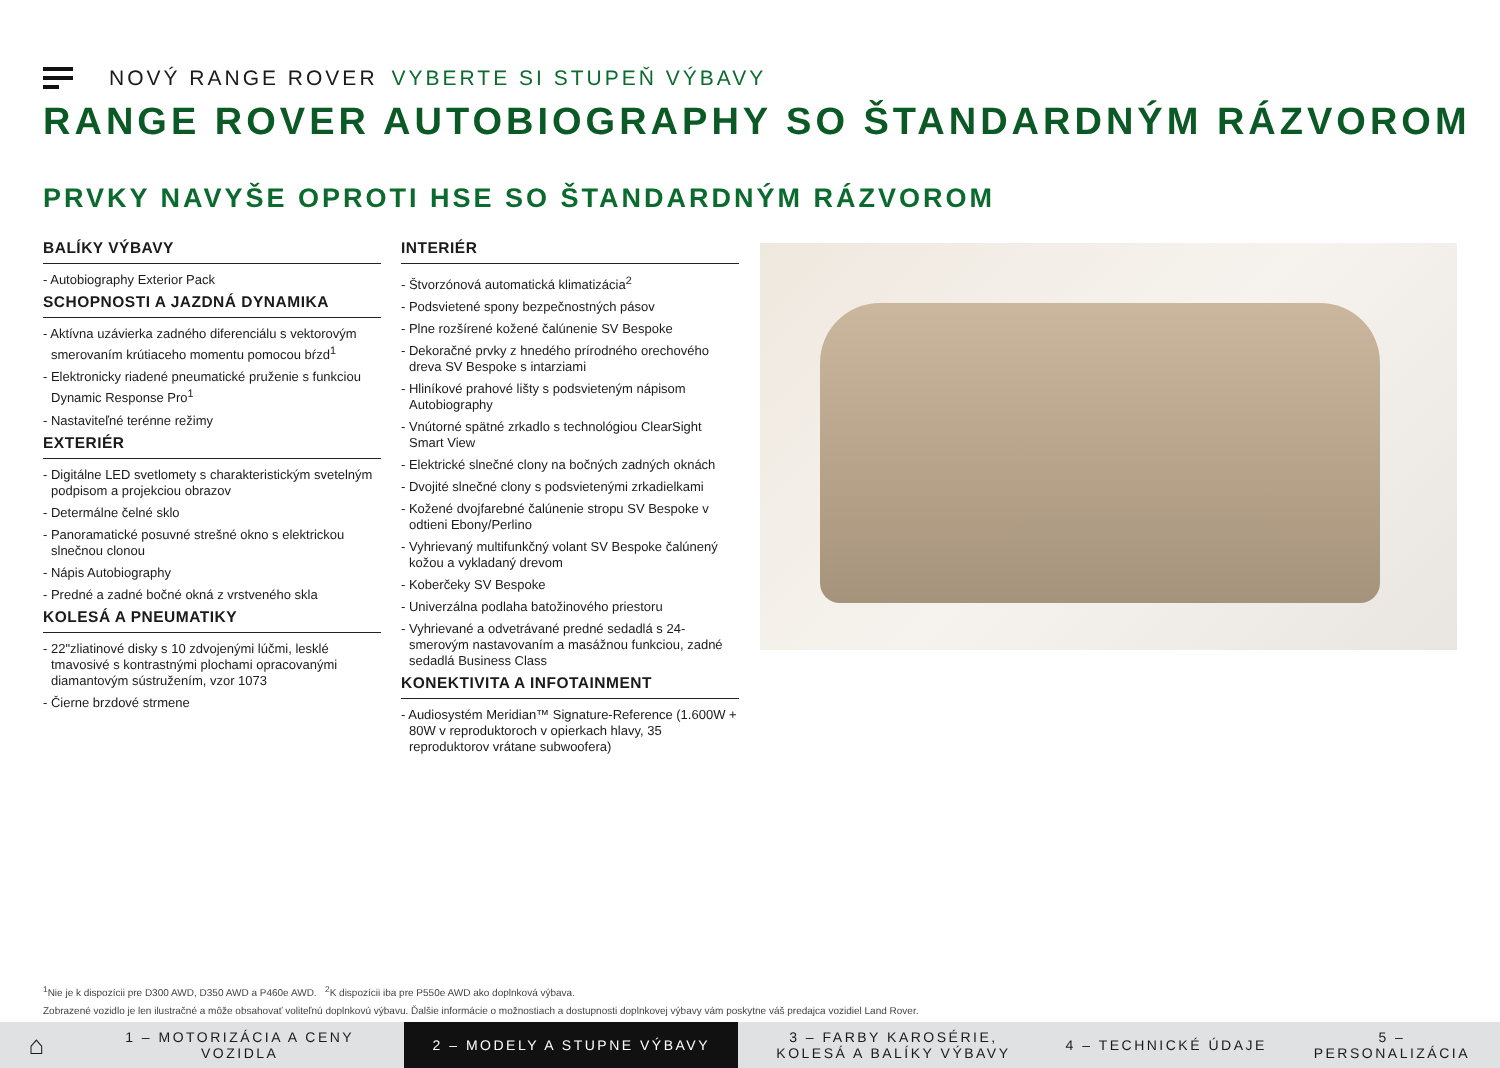NOVÝ RANGE ROVER VYBERTE SI STUPEŇ VÝBAVY
RANGE ROVER AUTOBIOGRAPHY SO ŠTANDARDNÝM RÁZVOROM
PRVKY NAVYŠE OPROTI HSE SO ŠTANDARDNÝM RÁZVOROM
BALÍKY VÝBAVY
- Autobiography Exterior Pack
SCHOPNOSTI A JAZDNÁ DYNAMIKA
- Aktívna uzávierka zadného diferenciálu s vektorovým smerovaním krútiaceho momentu pomocou bŕzd<sup>1</sup>
- Elektronicky riadené pneumatické pruženie s funkciou Dynamic Response Pro<sup>1</sup>
- Nastaviteľné terénne režimy
EXTERIÉR
- Digitálne LED svetlomety s charakteristickým svetelným podpisom a projekciou obrazov
- Determálne čelné sklo
- Panoramatické posuvné strešné okno s elektrickou slnečnou clonou
- Nápis Autobiography
- Predné a zadné bočné okná z vrstveného skla
KOLESÁ A PNEUMATIKY
- 22"zliatinové disky s 10 zdvojenými lúčmi, lesklé tmavosivé s kontrastnými plochami opracovanými diamantovým sústružením, vzor 1073
- Čierne brzdové strmene
INTERIÉR
- Štvorzónová automatická klimatizácia<sup>2</sup>
- Podsvietené spony bezpečnostných pásov
- Plne rozšírené kožené čalúnenie SV Bespoke
- Dekoračné prvky z hnedého prírodného orechového dreva SV Bespoke s intarziami
- Hliníkové prahové lišty s podsvieteným nápisom Autobiography
- Vnútorné spätné zrkadlo s technológiou ClearSight Smart View
- Elektrické slnečné clony na bočných zadných oknách
- Dvojité slnečné clony s podsvietenými zrkadielkami
- Kožené dvojfarebné čalúnenie stropu SV Bespoke v odtieni Ebony/Perlino
- Vyhrievaný multifunkčný volant SV Bespoke čalúnený kožou a vykladaný drevom
- Koberčeky SV Bespoke
- Univerzálna podlaha batožinového priestoru
- Vyhrievané a odvetrávané predné sedadlá s 24-smerovým nastavovaním a masážnou funkciou, zadné sedadlá Business Class
KONEKTIVITA A INFOTAINMENT
- Audiosystém Meridian™ Signature-Reference (1.600W + 80W v reproduktoroch v opierkach hlavy, 35 reproduktorov vrátane subwoofera)
<sup>1</sup> Nie je k dispozícii pre D300 AWD, D350 AWD a P460e AWD. <sup>2</sup>K dispozícii iba pre P550e AWD ako doplnková výbava.
Zobrazené vozidlo je len ilustračné a môže obsahovať voliteľnú doplnkovú výbavu. Ďalšie informácie o možnostiach a dostupnosti doplnkovej výbavy vám poskytne váš predajca vozidiel Land Rover.
⌂
1 – MOTORIZÁCIA A CENY VOZIDLA
2 – MODELY A STUPNE VÝBAVY 3 – FARBY KAROSÉRIE, KOLESÁ A BALÍKY VÝBAVY
4 – TECHNICKÉ ÚDAJE 5 – PERSONALIZÁCIA